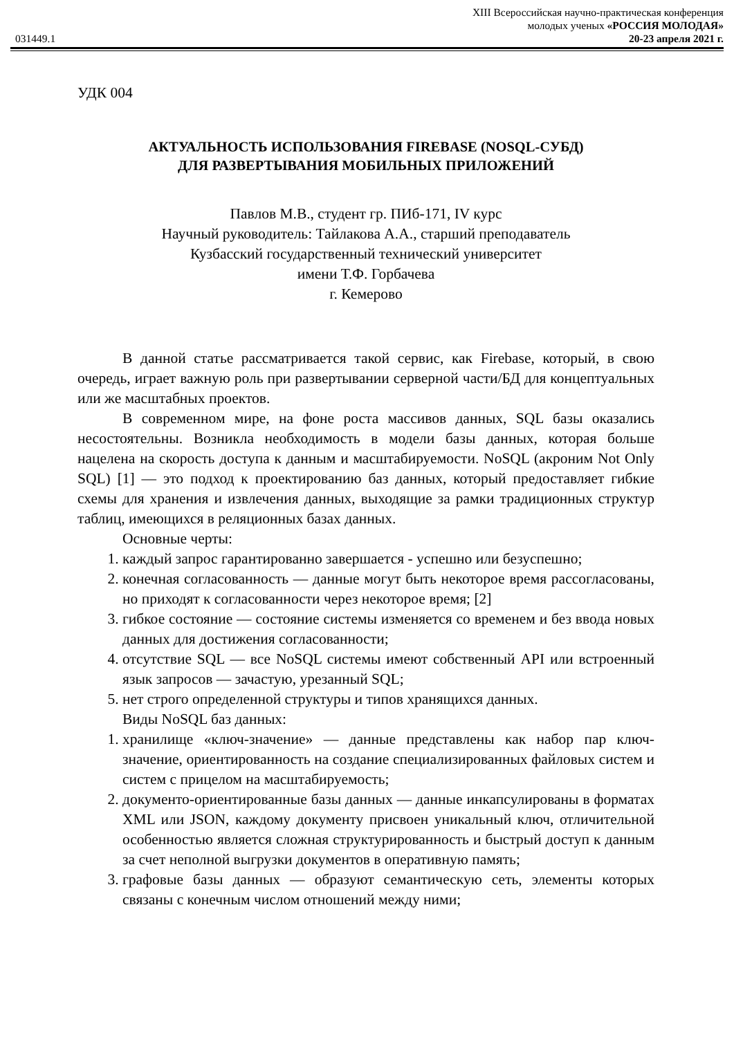XIII Всероссийская научно-практическая конференция
молодых ученых «РОССИЯ МОЛОДАЯ»
031449.1 20-23 апреля 2021 г.
УДК 004
АКТУАЛЬНОСТЬ ИСПОЛЬЗОВАНИЯ FIREBASE (NOSQL-СУБД)
ДЛЯ РАЗВЕРТЫВАНИЯ МОБИЛЬНЫХ ПРИЛОЖЕНИЙ
Павлов М.В., студент гр. ПИб-171, IV курс
Научный руководитель: Тайлакова А.А., старший преподаватель
Кузбасский государственный технический университет
имени Т.Ф. Горбачева
г. Кемерово
В данной статье рассматривается такой сервис, как Firebase, который, в свою очередь, играет важную роль при развертывании серверной части/БД для концептуальных или же масштабных проектов.
В современном мире, на фоне роста массивов данных, SQL базы оказались несостоятельны. Возникла необходимость в модели базы данных, которая больше нацелена на скорость доступа к данным и масштабируемости. NoSQL (акроним Not Only SQL) [1] — это подход к проектированию баз данных, который предоставляет гибкие схемы для хранения и извлечения данных, выходящие за рамки традиционных структур таблиц, имеющихся в реляционных базах данных.
Основные черты:
1. каждый запрос гарантированно завершается - успешно или безуспешно;
2. конечная согласованность — данные могут быть некоторое время рассогласованы, но приходят к согласованности через некоторое время; [2]
3. гибкое состояние — состояние системы изменяется со временем и без ввода новых данных для достижения согласованности;
4. отсутствие SQL — все NoSQL системы имеют собственный API или встроенный язык запросов — зачастую, урезанный SQL;
5. нет строго определенной структуры и типов хранящихся данных.
Виды NoSQL баз данных:
1. хранилище «ключ-значение» — данные представлены как набор пар ключ-значение, ориентированность на создание специализированных файловых систем и систем с прицелом на масштабируемость;
2. документо-ориентированные базы данных — данные инкапсулированы в форматах XML или JSON, каждому документу присвоен уникальный ключ, отличительной особенностью является сложная структурированность и быстрый доступ к данным за счет неполной выгрузки документов в оперативную память;
3. графовые базы данных — образуют семантическую сеть, элементы которых связаны с конечным числом отношений между ними;